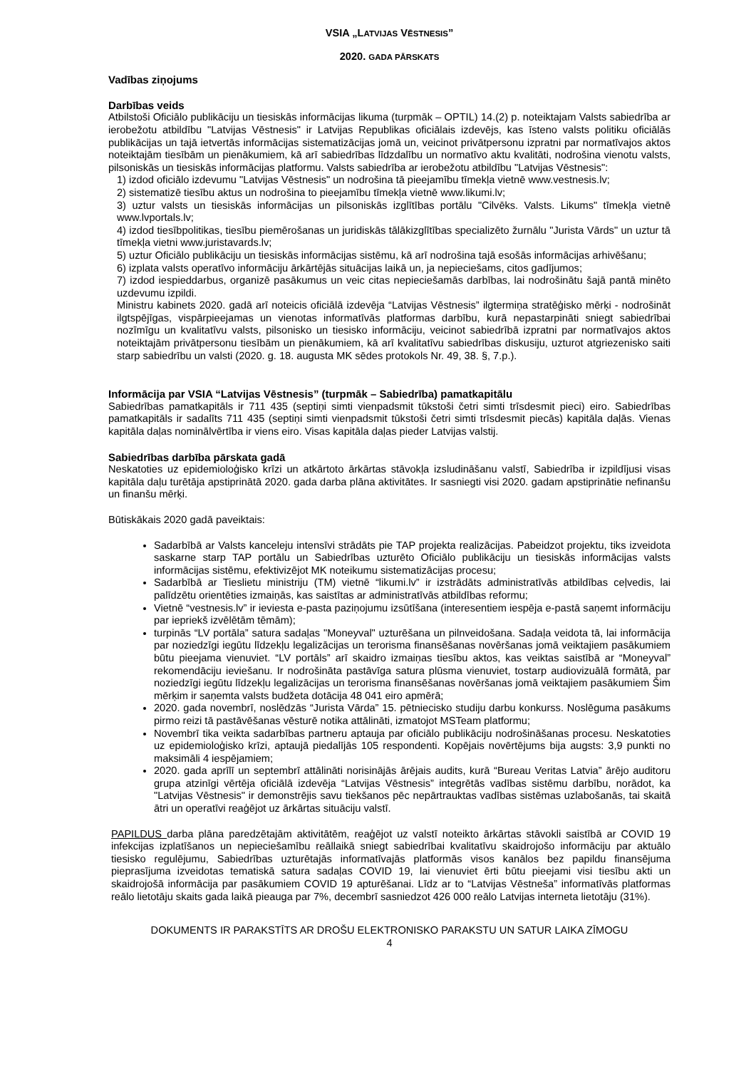VSIA „LATVIJAS VĒSTNESIS”
2020. GADA PĀRSKATS
Vadības ziņojums
Darbības veids
Atbilstoši Oficiālo publikāciju un tiesiskās informācijas likuma (turpmāk – OPTIL) 14.(2) p. noteiktajam Valsts sabiedrība ar ierobežotu atbildību "Latvijas Vēstnesis" ir Latvijas Republikas oficiālais izdevējs, kas īsteno valsts politiku oficiālās publikācijas un tajā ietvertās informācijas sistematizācijas jomā un, veicinot privātpersonu izpratni par normatīvajos aktos noteiktajām tiesībām un pienākumiem, kā arī sabiedrības līdzdalību un normatīvo aktu kvalitāti, nodrošina vienotu valsts, pilsoniskās un tiesiskās informācijas platformu. Valsts sabiedrība ar ierobežotu atbildību "Latvijas Vēstnesis":
1) izdod oficiālo izdevumu "Latvijas Vēstnesis" un nodrošina tā pieejamību tīmekļa vietnē www.vestnesis.lv;
2) sistematizē tiesību aktus un nodrošina to pieejamību tīmekļa vietnē www.likumi.lv;
3) uztur valsts un tiesiskās informācijas un pilsoniskās izglītības portālu "Cilvēks. Valsts. Likums" tīmekļa vietnē www.lvportals.lv;
4) izdod tiesībpolitikas, tiesību piemērošanas un juridiskās tālākizglītības specializēto žurnālu "Jurista Vārds" un uztur tā tīmekļa vietni www.juristavards.lv;
5) uztur Oficiālo publikāciju un tiesiskās informācijas sistēmu, kā arī nodrošina tajā esošās informācijas arhivēšanu;
6) izplata valsts operatīvo informāciju ārkārtējās situācijas laikā un, ja nepieciešams, citos gadījumos;
7) izdod iespieddarbus, organizē pasākumus un veic citas nepieciešamās darbības, lai nodrošinātu šajā pantā minēto uzdevumu izpildi.
Ministru kabinets 2020. gadā arī noteicis oficiālā izdevēja “Latvijas Vēstnesis” ilgtermiņa stratēģisko mērķi - nodrošināt ilgtspējīgas, vispārpieejamas un vienotas informatīvās platformas darbību, kurā nepastarpināti sniegt sabiedrībai nozīmīgu un kvalitatīvu valsts, pilsonisko un tiesisko informāciju, veicinot sabiedrībā izpratni par normatīvajos aktos noteiktajām privātpersonu tiesībām un pienākumiem, kā arī kvalitatīvu sabiedrības diskusiju, uzturot atgriezenisko saiti starp sabiedrību un valsti (2020. g. 18. augusta MK sēdes protokols Nr. 49, 38. §, 7.p.).
Informācija par VSIA “Latvijas Vēstnesis” (turpmāk – Sabiedrība) pamatkapitālu
Sabiedrības pamatkapitāls ir 711 435 (septiņi simti vienpadsmit tūkstoši četri simti trīsdesmit pieci) eiro. Sabiedrības pamatkapitāls ir sadalīts 711 435 (septiņi simti vienpadsmit tūkstoši četri simti trīsdesmit piecās) kapitāla daļās. Vienas kapitāla daļas nominālvērtība ir viens eiro. Visas kapitāla daļas pieder Latvijas valstij.
Sabiedrības darbība pārskata gadā
Neskatoties uz epidemioloģisko krīzi un atkārtoto ārkārtas stāvokļa izsludināšanu valstī, Sabiedrība ir izpildījusi visas kapitāla daļu turētāja apstiprinātā 2020. gada darba plāna aktivitātes. Ir sasniegti visi 2020. gadam apstiprinātie nefinanšu un finanšu mērķi.
Būtiskākais 2020 gadā paveiktais:
Sadarbībā ar Valsts kanceleju intensīvi strādāts pie TAP projekta realizācijas. Pabeidzot projektu, tiks izveidota saskarne starp TAP portālu un Sabiedrības uzturēto Oficiālo publikāciju un tiesiskās informācijas valsts informācijas sistēmu, efektivizējot MK noteikumu sistematizācijas procesu;
Sadarbībā ar Tieslietu ministriju (TM) vietnē “likumi.lv” ir izstrādāts administratīvās atbildības ceļvedis, lai palīdzētu orientēties izmaiņās, kas saistītas ar administratīvās atbildības reformu;
Vietnē “vestnesis.lv” ir ieviesta e-pasta paziņojumu izsūtīšana (interesentiem iespēja e-pastā saņemt informāciju par iepriekš izvēlētām tēmām);
turpinās “LV portāla” satura sadaļas "Moneyval" uzturēšana un pilnveidošana. Sadaļa veidota tā, lai informācija par noziedzīgi iegūtu līdzekļu legalizācijas un terorisma finansēšanas novēršanas jomā veiktajiem pasākumiem būtu pieejama vienuviet. “LV portāls” arī skaidro izmaiņas tiesību aktos, kas veiktas saistībā ar “Moneyval” rekomendāciju ieviešanu. Ir nodrošināta pastāvīga satura plūsma vienuviet, tostarp audiovizuālā formātā, par noziedzīgi iegūtu līdzekļu legalizācijas un terorisma finansēšanas novēršanas jomā veiktajiem pasākumiem Šim mērķim ir saņemta valsts budžeta dotācija 48 041 eiro apmērā;
2020. gada novembrī, noslēdzās “Jurista Vārda” 15. pētniecisko studiju darbu konkurss. Noslēguma pasākums pirmo reizi tā pastāvēšanas vēsturē notika attālināti, izmatojot MSTeam platformu;
Novembrī tika veikta sadarbības partneru aptauja par oficiālo publikāciju nodrošināšanas procesu. Neskatoties uz epidemioloģisko krīzi, aptaujā piedalījās 105 respondenti. Kopējais novērtējums bija augsts: 3,9 punkti no maksimāli 4 iespējamiem;
2020. gada aprīlī un septembrī attālināti norisinājās ārējais audits, kurā “Bureau Veritas Latvia” ārējo auditoru grupa atzinīgi vērtēja oficiālā izdevēja “Latvijas Vēstnesis” integrētās vadības sistēmu darbību, norādot, ka "Latvijas Vēstnesis" ir demonstrējis savu tiekšanos pēc nepārtrauktas vadības sistēmas uzlabošanās, tai skaitā ātri un operatīvi reaģējot uz ārkārtas situāciju valstī.
PAPILDUS darba plāna paredzētajām aktivitātēm, reaģējot uz valstī noteikto ārkārtas stāvokli saistībā ar COVID 19 infekcijas izplatīšanos un nepieciešamību reāllaikā sniegt sabiedrībai kvalitatīvu skaidrojošo informāciju par aktuālo tiesisko regulējumu, Sabiedrības uzturētajās informatīvajās platformās visos kanālos bez papildu finansējuma pieprasījuma izveidotas tematiskā satura sadaļas COVID 19, lai vienuviet ērti būtu pieejami visi tiesību akti un skaidrojošā informācija par pasākumiem COVID 19 apturēšanai. Līdz ar to “Latvijas Vēstneša” informatīvās platformas reālo lietotāju skaits gada laikā pieauga par 7%, decembrī sasniedzot 426 000 reālo Latvijas interneta lietotāju (31%).
DOKUMENTS IR PARAKSTĪTS AR DROŠU ELEKTRONISKO PARAKSTU UN SATUR LAIKA ZĪMOGU
4